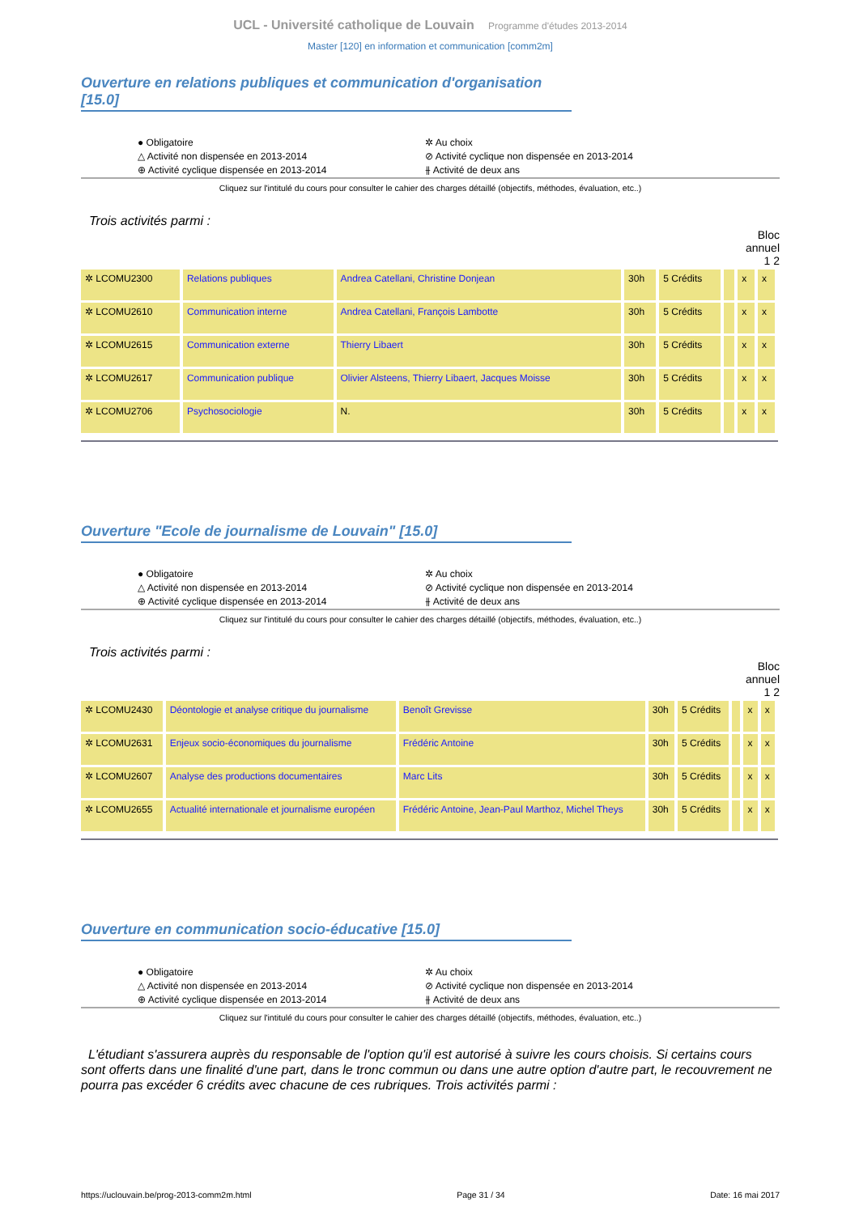UCL - Université catholique de Louvain Programme d'études 2013-2014
Master [120] en information et communication [comm2m]
Ouverture en relations publiques et communication d'organisation [15.0]
● Obligatoire
✲ Au choix
△ Activité non dispensée en 2013-2014
⊘ Activité cyclique non dispensée en 2013-2014
⊕ Activité cyclique dispensée en 2013-2014
⫲ Activité de deux ans
Cliquez sur l'intitulé du cours pour consulter le cahier des charges détaillé (objectifs, méthodes, évaluation, etc..)
Trois activités parmi :
Bloc
annuel
1 2
| ✲ LCOMU2300 | Relations publiques | Andrea Catellani, Christine Donjean | 30h | 5 Crédits | | x | x |
| ✲ LCOMU2610 | Communication interne | Andrea Catellani, François Lambotte | 30h | 5 Crédits | | x | x |
| ✲ LCOMU2615 | Communication externe | Thierry Libaert | 30h | 5 Crédits | | x | x |
| ✲ LCOMU2617 | Communication publique | Olivier Alsteens, Thierry Libaert, Jacques Moisse | 30h | 5 Crédits | | x | x |
| ✲ LCOMU2706 | Psychosociologie | N. | 30h | 5 Crédits | | x | x |
Ouverture "Ecole de journalisme de Louvain" [15.0]
● Obligatoire
✲ Au choix
△ Activité non dispensée en 2013-2014
⊘ Activité cyclique non dispensée en 2013-2014
⊕ Activité cyclique dispensée en 2013-2014
⫲ Activité de deux ans
Cliquez sur l'intitulé du cours pour consulter le cahier des charges détaillé (objectifs, méthodes, évaluation, etc..)
Trois activités parmi :
Bloc
annuel
1 2
| ✲ LCOMU2430 | Déontologie et analyse critique du journalisme | Benoît Grevisse | 30h | 5 Crédits | | x | x |
| ✲ LCOMU2631 | Enjeux socio-économiques du journalisme | Frédéric Antoine | 30h | 5 Crédits | | x | x |
| ✲ LCOMU2607 | Analyse des productions documentaires | Marc Lits | 30h | 5 Crédits | | x | x |
| ✲ LCOMU2655 | Actualité internationale et journalisme européen | Frédéric Antoine, Jean-Paul Marthoz, Michel Theys | 30h | 5 Crédits | | x | x |
Ouverture en communication socio-éducative [15.0]
● Obligatoire
✲ Au choix
△ Activité non dispensée en 2013-2014
⊘ Activité cyclique non dispensée en 2013-2014
⊕ Activité cyclique dispensée en 2013-2014
⫲ Activité de deux ans
Cliquez sur l'intitulé du cours pour consulter le cahier des charges détaillé (objectifs, méthodes, évaluation, etc..)
L'étudiant s'assurera auprès du responsable de l'option qu'il est autorisé à suivre les cours choisis. Si certains cours sont offerts dans une finalité d'une part, dans le tronc commun ou dans une autre option d'autre part, le recouvrement ne pourra pas excéder 6 crédits avec chacune de ces rubriques. Trois activités parmi :
https://uclouvain.be/prog-2013-comm2m.html Page 31 / 34 Date: 16 mai 2017